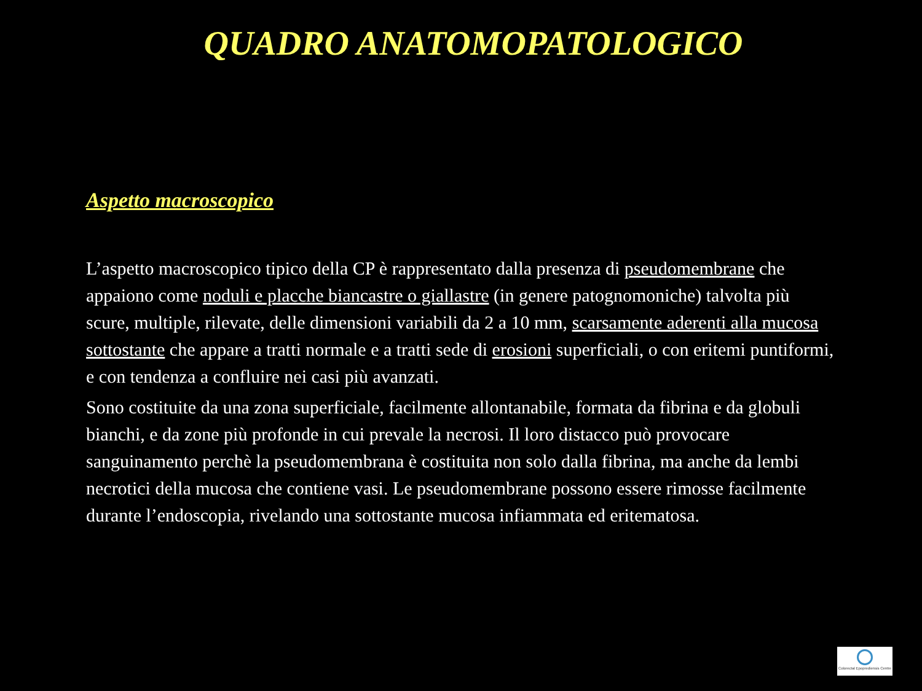QUADRO ANATOMOPATOLOGICO
Aspetto macroscopico
L’aspetto macroscopico tipico della CP è rappresentato dalla presenza di pseudomembrane che appaiono come noduli e placche biancastre o giallastre (in genere patognomoniche) talvolta più scure, multiple, rilevate, delle dimensioni variabili da 2 a 10 mm, scarsamente aderenti alla mucosa sottostante che appare a tratti normale e a tratti sede di erosioni superficiali, o con eritemi puntiformi, e con tendenza a confluire nei casi più avanzati.
Sono costituite da una zona superficiale, facilmente allontanabile, formata da fibrina e da globuli bianchi, e da zone più profonde in cui prevale la necrosi. Il loro distacco può provocare sanguinamento perchè la pseudomembrana è costituita non solo dalla fibrina, ma anche da lembi necrotici della mucosa che contiene vasi. Le pseudomembrane possono essere rimosse facilmente durante l’endoscopia, rivelando una sottostante mucosa infiammata ed eritematosa.
Colorectal Epoprediensis Centre